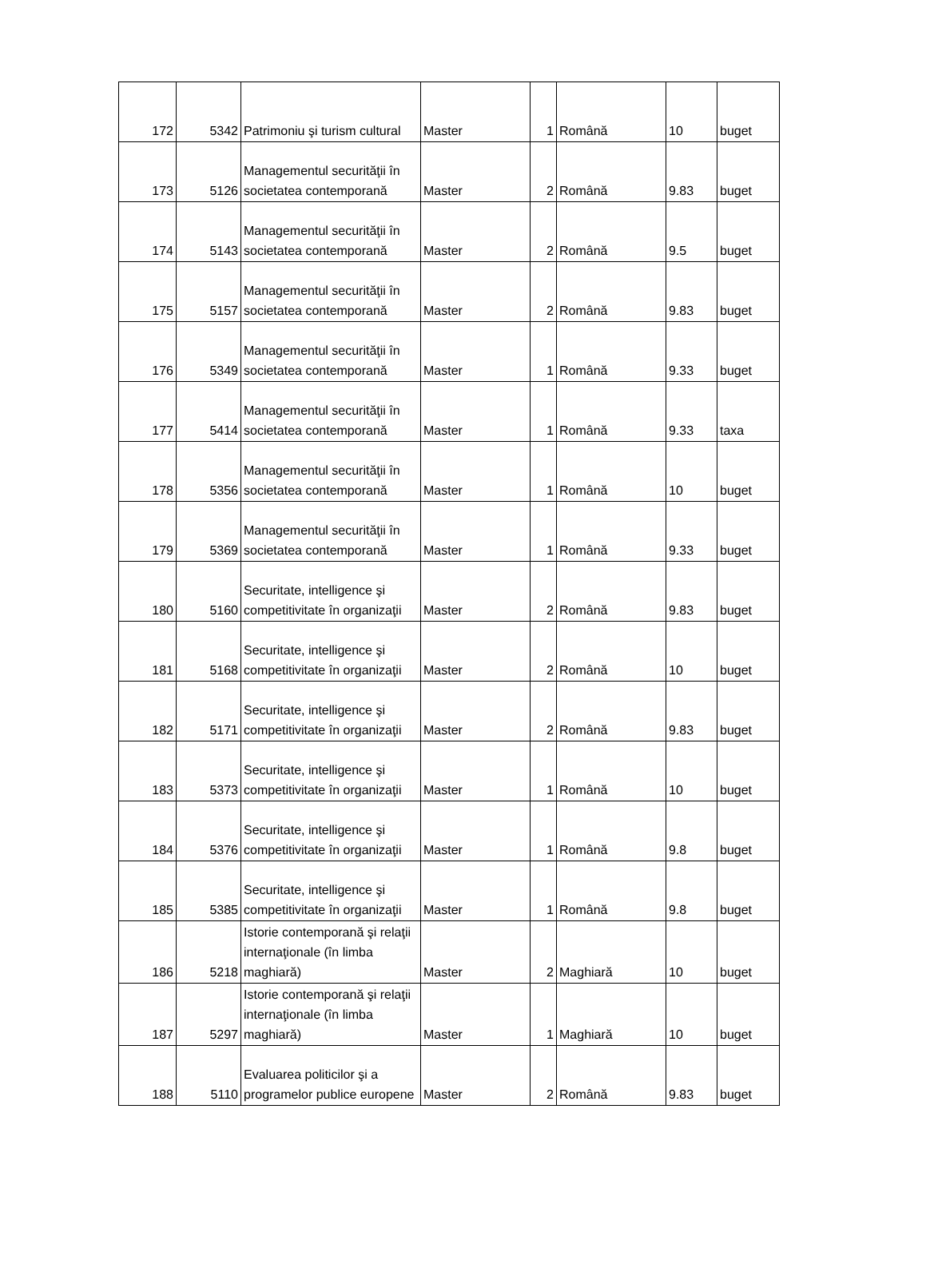| 172 | 5342 | Patrimoniu şi turism cultural | Master | 1 | Română | 10 | buget |
| 173 | 5126 | Managementul securităţii în societatea contemporană | Master | 2 | Română | 9.83 | buget |
| 174 | 5143 | Managementul securităţii în societatea contemporană | Master | 2 | Română | 9.5 | buget |
| 175 | 5157 | Managementul securităţii în societatea contemporană | Master | 2 | Română | 9.83 | buget |
| 176 | 5349 | Managementul securităţii în societatea contemporană | Master | 1 | Română | 9.33 | buget |
| 177 | 5414 | Managementul securităţii în societatea contemporană | Master | 1 | Română | 9.33 | taxa |
| 178 | 5356 | Managementul securităţii în societatea contemporană | Master | 1 | Română | 10 | buget |
| 179 | 5369 | Managementul securităţii în societatea contemporană | Master | 1 | Română | 9.33 | buget |
| 180 | 5160 | Securitate, intelligence şi competitivitate în organizaţii | Master | 2 | Română | 9.83 | buget |
| 181 | 5168 | Securitate, intelligence şi competitivitate în organizaţii | Master | 2 | Română | 10 | buget |
| 182 | 5171 | Securitate, intelligence şi competitivitate în organizaţii | Master | 2 | Română | 9.83 | buget |
| 183 | 5373 | Securitate, intelligence şi competitivitate în organizaţii | Master | 1 | Română | 10 | buget |
| 184 | 5376 | Securitate, intelligence şi competitivitate în organizaţii | Master | 1 | Română | 9.8 | buget |
| 185 | 5385 | Securitate, intelligence şi competitivitate în organizaţii | Master | 1 | Română | 9.8 | buget |
| 186 | 5218 | Istorie contemporană şi relaţii internaţionale (în limba maghiară) | Master | 2 | Maghiară | 10 | buget |
| 187 | 5297 | Istorie contemporană şi relaţii internaţionale (în limba maghiară) | Master | 1 | Maghiară | 10 | buget |
| 188 | 5110 | Evaluarea politicilor şi a programelor publice europene | Master | 2 | Română | 9.83 | buget |